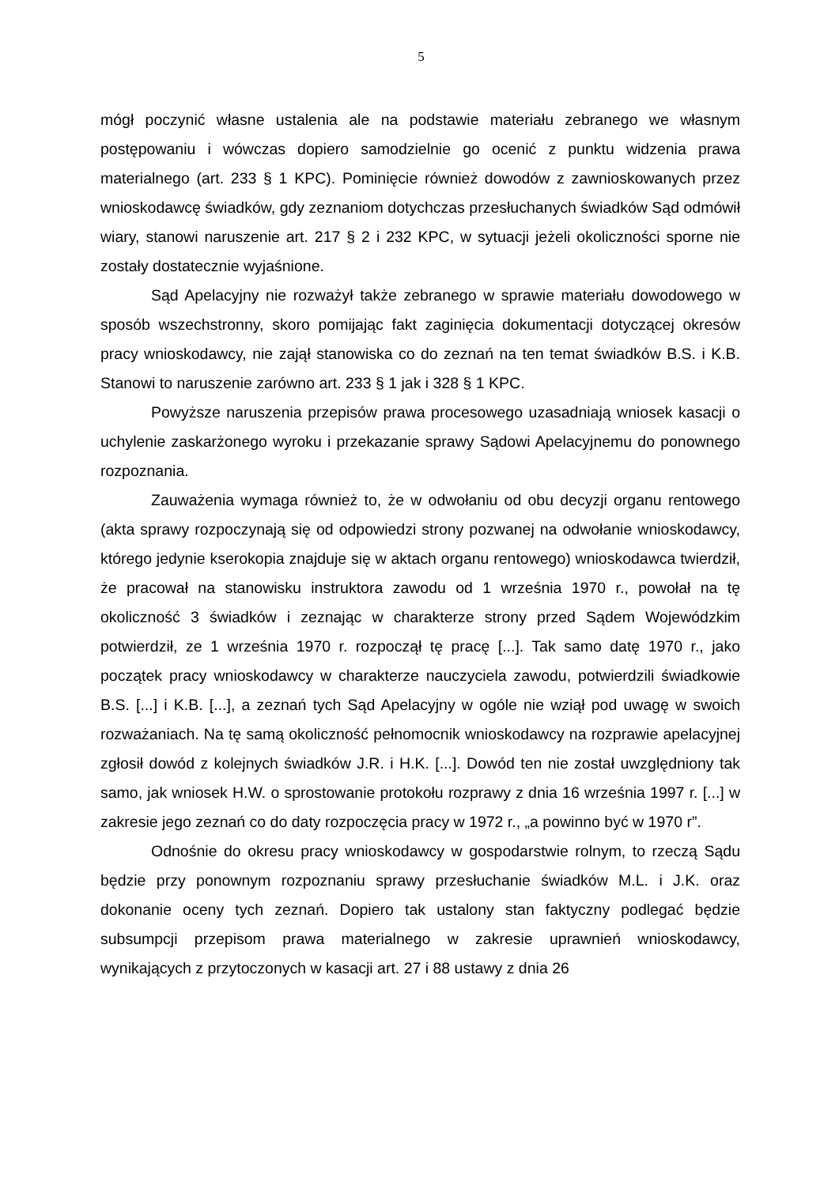5
mógł poczynić własne ustalenia ale na podstawie materiału zebranego we własnym postępowaniu i wówczas dopiero samodzielnie go ocenić z punktu widzenia prawa materialnego (art. 233 § 1 KPC). Pominięcie również dowodów z zawnioskowanych przez wnioskodawcę świadków, gdy zeznaniom dotychczas przesłuchanych świadków Sąd odmówił wiary, stanowi naruszenie art. 217 § 2 i 232 KPC, w sytuacji jeżeli okoliczności sporne nie zostały dostatecznie wyjaśnione.
Sąd Apelacyjny nie rozważył także zebranego w sprawie materiału dowodowego w sposób wszechstronny, skoro pomijając fakt zaginięcia dokumentacji dotyczącej okresów pracy wnioskodawcy, nie zajął stanowiska co do zeznań na ten temat świadków B.S. i K.B. Stanowi to naruszenie zarówno art. 233 § 1 jak i 328 § 1 KPC.
Powyższe naruszenia przepisów prawa procesowego uzasadniają wniosek kasacji o uchylenie zaskarżonego wyroku i przekazanie sprawy Sądowi Apelacyjnemu do ponownego rozpoznania.
Zauważenia wymaga również to, że w odwołaniu od obu decyzji organu rentowego (akta sprawy rozpoczynają się od odpowiedzi strony pozwanej na odwołanie wnioskodawcy, którego jedynie kserokopia znajduje się w aktach organu rentowego) wnioskodawca twierdził, że pracował na stanowisku instruktora zawodu od 1 września 1970 r., powołał na tę okoliczność 3 świadków i zeznając w charakterze strony przed Sądem Wojewódzkim potwierdził, ze 1 września 1970 r. rozpoczął tę pracę [...]. Tak samo datę 1970 r., jako początek pracy wnioskodawcy w charakterze nauczyciela zawodu, potwierdzili świadkowie B.S. [...] i K.B. [...], a zeznań tych Sąd Apelacyjny w ogóle nie wziął pod uwagę w swoich rozważaniach. Na tę samą okoliczność pełnomocnik wnioskodawcy na rozprawie apelacyjnej zgłosił dowód z kolejnych świadków J.R. i H.K. [...]. Dowód ten nie został uwzględniony tak samo, jak wniosek H.W. o sprostowanie protokołu rozprawy z dnia 16 września 1997 r. [...] w zakresie jego zeznań co do daty rozpoczęcia pracy w 1972 r., „a powinno być w 1970 r”.
Odnośnie do okresu pracy wnioskodawcy w gospodarstwie rolnym, to rzeczą Sądu będzie przy ponownym rozpoznaniu sprawy przesłuchanie świadków M.L. i J.K. oraz dokonanie oceny tych zeznań. Dopiero tak ustalony stan faktyczny podlegać będzie subsumpcji przepisom prawa materialnego w zakresie uprawnień wnioskodawcy, wynikających z przytoczonych w kasacji art. 27 i 88 ustawy z dnia 26